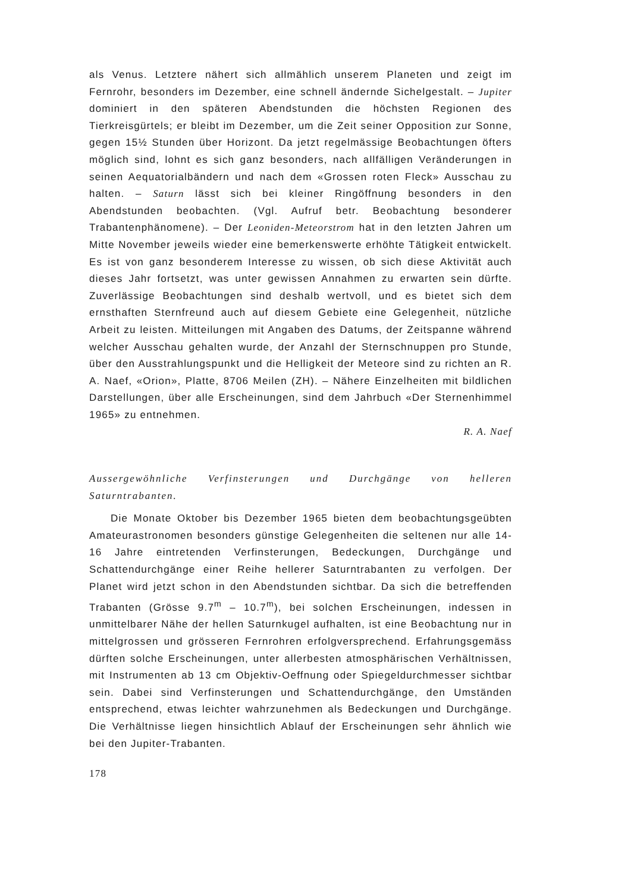als Venus. Letztere nähert sich allmählich unserem Planeten und zeigt im Fernrohr, besonders im Dezember, eine schnell ändernde Sichelgestalt. – Jupiter dominiert in den späteren Abendstunden die höchsten Regionen des Tierkreisgürtels; er bleibt im Dezember, um die Zeit seiner Opposition zur Sonne, gegen 15½ Stunden über Horizont. Da jetzt regelmässige Beobachtungen öfters möglich sind, lohnt es sich ganz besonders, nach allfälligen Veränderungen in seinen Aequatorialbändern und nach dem «Grossen roten Fleck» Ausschau zu halten. – Saturn lässt sich bei kleiner Ringöffnung besonders in den Abendstunden beobachten. (Vgl. Aufruf betr. Beobachtung besonderer Trabantenphänomene). – Der Leoniden-Meteorstrom hat in den letzten Jahren um Mitte November jeweils wieder eine bemerkenswerte erhöhte Tätigkeit entwickelt. Es ist von ganz besonderem Interesse zu wissen, ob sich diese Aktivität auch dieses Jahr fortsetzt, was unter gewissen Annahmen zu erwarten sein dürfte. Zuverlässige Beobachtungen sind deshalb wertvoll, und es bietet sich dem ernsthaften Sternfreund auch auf diesem Gebiete eine Gelegenheit, nützliche Arbeit zu leisten. Mitteilungen mit Angaben des Datums, der Zeitspanne während welcher Ausschau gehalten wurde, der Anzahl der Sternschnuppen pro Stunde, über den Ausstrahlungspunkt und die Helligkeit der Meteore sind zu richten an R. A. Naef, «Orion», Platte, 8706 Meilen (ZH). – Nähere Einzelheiten mit bildlichen Darstellungen, über alle Erscheinungen, sind dem Jahrbuch «Der Sternenhimmel 1965» zu entnehmen.
R. A. Naef
Aussergewöhnliche Verfinsterungen und Durchgänge von helleren Saturntrabanten.
Die Monate Oktober bis Dezember 1965 bieten dem beobachtungsgeübten Amateurastronomen besonders günstige Gelegenheiten die seltenen nur alle 14-16 Jahre eintretenden Verfinsterungen, Bedeckungen, Durchgänge und Schattendurchgänge einer Reihe hellerer Saturntrabanten zu verfolgen. Der Planet wird jetzt schon in den Abendstunden sichtbar. Da sich die betreffenden Trabanten (Grösse 9.7<sup>m</sup> – 10.7<sup>m</sup>), bei solchen Erscheinungen, indessen in unmittelbarer Nähe der hellen Saturnkugel aufhalten, ist eine Beobachtung nur in mittelgrossen und grösseren Fernrohren erfolgversprechend. Erfahrungsgemäss dürften solche Erscheinungen, unter allerbesten atmosphärischen Verhältnissen, mit Instrumenten ab 13 cm Objektiv-Oeffnung oder Spiegeldurchmesser sichtbar sein. Dabei sind Verfinsterungen und Schattendurchgänge, den Umständen entsprechend, etwas leichter wahrzunehmen als Bedeckungen und Durchgänge. Die Verhältnisse liegen hinsichtlich Ablauf der Erscheinungen sehr ähnlich wie bei den Jupiter-Trabanten.
178